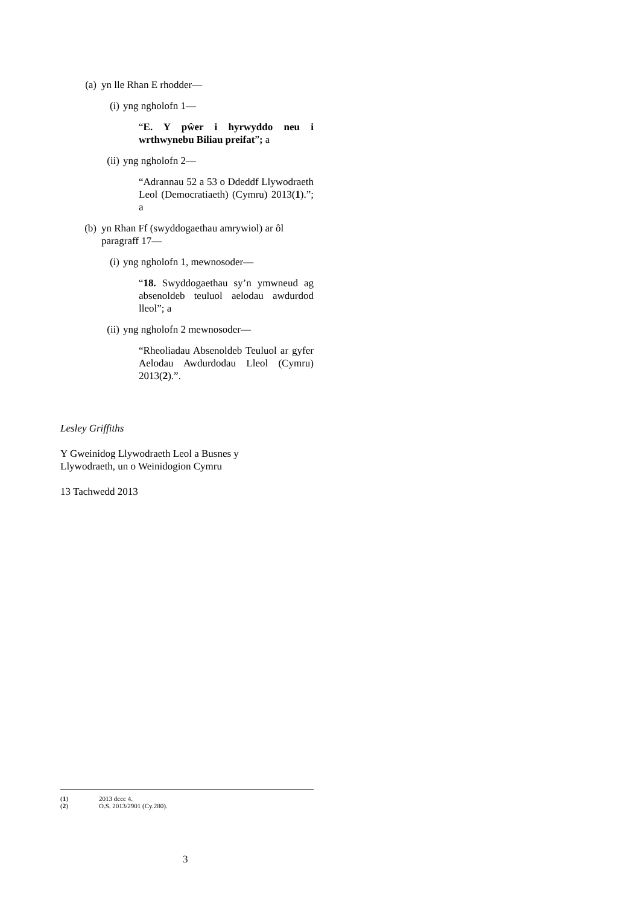(a) yn lle Rhan E rhodder—
(i) yng ngholofn 1—
“E. Y pŵer i hyrwyddo neu i wrthwynebu Biliau preifat”; a
(ii) yng ngholofn 2—
“Adrannau 52 a 53 o Ddeddf Llywodraeth Leol (Democratiaeth) (Cymru) 2013(1).”; a
(b) yn Rhan Ff (swyddogaethau amrywiol) ar ôl paragraff 17—
(i) yng ngholofn 1, mewnosoder—
“18. Swyddogaethau sy’n ymwneud ag absenoldeb teuluol aelodau awdurdod lleol”; a
(ii) yng ngholofn 2 mewnosoder—
“Rheoliadau Absenoldeb Teuluol ar gyfer Aelodau Awdurdodau Lleol (Cymru) 2013(2).”.
Lesley Griffiths
Y Gweinidog Llywodraeth Leol a Busnes y
Llywodraeth, un o Weinidogion Cymru
13 Tachwedd 2013
(1) 2013 dccc 4.
(2) O.S. 2013/2901 (Cy.280).
3